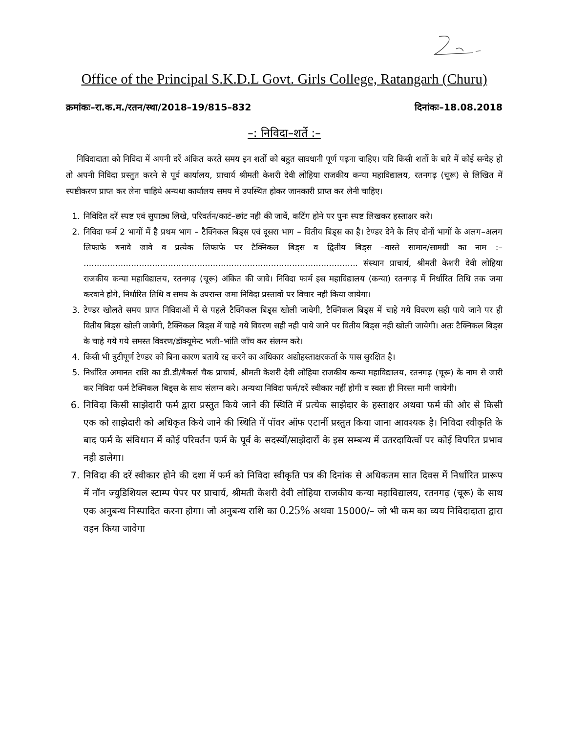Office of the Principal S.K.D.L Govt. Girls College, Ratangarh (Churu)
क्रमांकः–रा.क.म./रतन/स्था/2018–19/815–832 दिनांकः–18.08.2018
–: निविदा–शर्ते :–
निविदादाता को निविदा में अपनी दरें अंकित करते समय इन शर्तो को बहुत सावधानी पूर्ण पढ़ना चाहिए। यदि किसी शर्तो के बारे में कोई सन्देह हो तो अपनी निविदा प्रस्तुत करने से पूर्व कार्यालय, प्राचार्य श्रीमती केशरी देवी लोहिया राजकीय कन्या महाविद्यालय, रतनगढ़ (चूरू) से लिखित में स्पष्टीकरण प्राप्त कर लेना चाहिये अन्यथा कार्यालय समय में उपस्थित होकर जानकारी प्राप्त कर लेनी चाहिए।
1. निविदित दरें स्पष्ट एवं सुपाठ्य लिखे, परिवर्तन/काटं–छांट नही की जावें, कटिंग होने पर पुनः स्पष्ट लिखकर हस्ताक्षर करे।
2. निविदा फर्म 2 भागों में है प्रथम भाग – टैक्निकल बिड्स एवं दूसरा भाग – वितीय बिड्स का है। टेण्डर देने के लिए दोनों भागों के अलग–अलग लिफाफे बनावे जावे व प्रत्येक लिफाफे पर टैक्निकल बिड्स व द्वितीय बिड्स –वास्ते सामान/सामग्री का नाम :– ........................................................................................................ संस्थान प्राचार्य, श्रीमती केशरी देवी लोहिया राजकीय कन्या महाविद्यालय, रतनगढ़ (चूरू) अंकित की जावे। निविदा फार्म इस महाविद्यालय (कन्या) रतनगढ़ में निर्धारित तिथि तक जमा करवाने होगे, निर्धारित तिथि व समय के उपरान्त जमा निविदा प्रस्तावों पर विचार नही किया जायेगा।
3. टेण्डर खोलते समय प्राप्त निविदाओं में से पहले टैक्निकल बिड्स खोली जावेगी, टैक्निकल बिड्स में चाहे गये विवरण सही पाये जाने पर ही वितीय बिड्स खोली जावेगी, टैक्निकल बिड्स में चाहे गये विवरण सही नही पाये जाने पर वितीय बिड्स नही खोली जायेगी। अतः टैक्निकल बिड्स के चाहे गये गये समस्त विवरण/डॉक्यूमेन्ट भली–भांति जाँच कर संलग्न करे।
4. किसी भी त्रुटीपूर्ण टेण्डर को बिना कारण बताये रद्द करने का अधिकार अद्योहस्ताक्षरकर्ता के पास सुरक्षित है।
5. निर्धारित अमानत राशि का डी.डी/बैकर्स चैक प्राचार्य, श्रीमती केशरी देवी लोहिया राजकीय कन्या महाविद्यालय, रतनगढ़ (चूरू) के नाम से जारी कर निविदा फर्म टैक्निकल बिड्स के साथ संलग्न करे। अन्यथा निविदा फर्म/दरें स्वीकार नहीं होगी व स्वतः ही निरस्त मानी जायेगी।
6. निविदा किसी साझेदारी फर्म द्वारा प्रस्तुत किये जाने की स्थिति में प्रत्येक साझेदार के हस्ताक्षर अथवा फर्म की ओर से किसी एक को साझेदारी को अधिकृत किये जाने की स्थिति में पॉवर ऑफ एटार्नी प्रस्तुत किया जाना आवश्यक है। निविदा स्वीकृति के बाद फर्म के संविधान में कोई परिवर्तन फर्म के पूर्व के सदस्यों/साझेदारों के इस सम्बन्ध में उतरदायित्वों पर कोई विपरित प्रभाव नही डालेगा।
7. निविदा की दरें स्वीकार होने की दशा में फर्म को निविदा स्वीकृति पत्र की दिनांक से अधिकतम सात दिवस में निर्धारित प्रारूप में नॉन ज्युडिशियल स्टाम्प पेपर पर प्राचार्य, श्रीमती केशरी देवी लोहिया राजकीय कन्या महाविद्यालय, रतनगढ़ (चूरू) के साथ एक अनुबन्ध निस्पादित करना होगा। जो अनुबन्ध राशि का 0.25% अथवा 15000/– जो भी कम का व्यय निविदादाता द्वारा वहन किया जावेगा